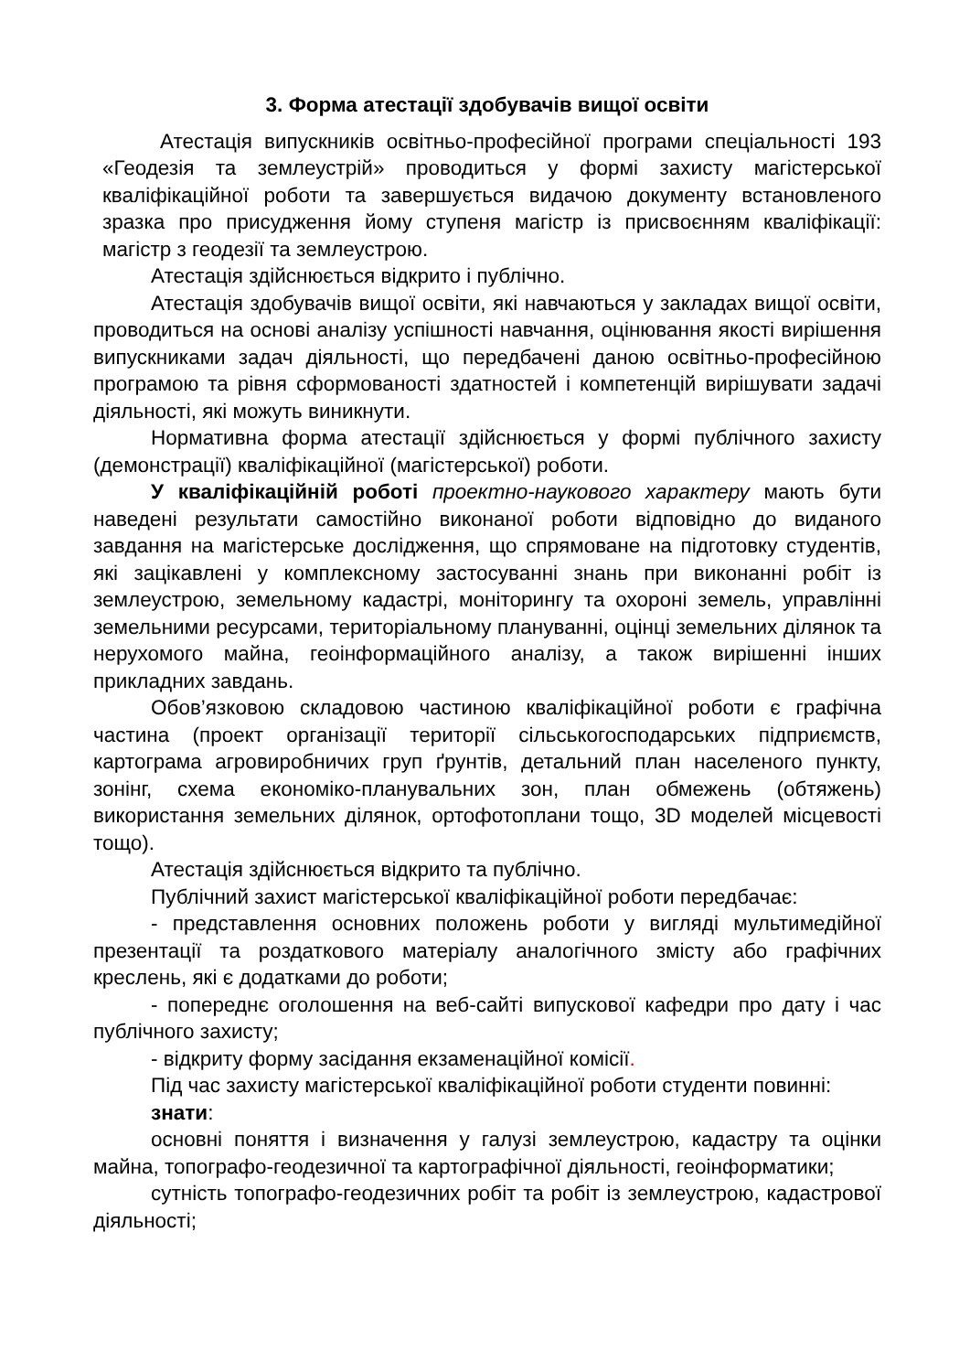3. Форма атестації здобувачів вищої освіти
Атестація випускників освітньо-професійної програми спеціальності 193 «Геодезія та землеустрій» проводиться у формі захисту магістерської кваліфікаційної роботи та завершується видачою документу встановленого зразка про присудження йому ступеня магістр із присвоєнням кваліфікації: магістр з геодезії та землеустрою.
Атестація здійснюється відкрито і публічно.
Атестація здобувачів вищої освіти, які навчаються у закладах вищої освіти, проводиться на основі аналізу успішності навчання, оцінювання якості вирішення випускниками задач діяльності, що передбачені даною освітньо-професійною програмою та рівня сформованості здатностей і компетенцій вирішувати задачі діяльності, які можуть виникнути.
Нормативна форма атестації здійснюється у формі публічного захисту (демонстрації) кваліфікаційної (магістерської) роботи.
У кваліфікаційній роботі проектно-наукового характеру мають бути наведені результати самостійно виконаної роботи відповідно до виданого завдання на магістерське дослідження, що спрямоване на підготовку студентів, які зацікавлені у комплексному застосуванні знань при виконанні робіт із землеустрою, земельному кадастрі, моніторингу та охороні земель, управлінні земельними ресурсами, територіальному плануванні, оцінці земельних ділянок та нерухомого майна, геоінформаційного аналізу, а також вирішенні інших прикладних завдань.
Обов’язковою складовою частиною кваліфікаційної роботи є графічна частина (проект організації території сільськогосподарських підприємств, картограма агровиробничих груп ґрунтів, детальний план населеного пункту, зонінг, схема економіко-планувальних зон, план обмежень (обтяжень) використання земельних ділянок, ортофотоплани тощо, 3D моделей місцевості тощо).
Атестація здійснюється відкрито та публічно.
Публічний захист магістерської кваліфікаційної роботи передбачає:
- представлення основних положень роботи у вигляді мультимедійної презентації та роздаткового матеріалу аналогічного змісту або графічних креслень, які є додатками до роботи;
- попереднє оголошення на веб-сайті випускової кафедри про дату і час публічного захисту;
- відкриту форму засідання екзаменаційної комісії.
Під час захисту магістерської кваліфікаційної роботи студенти повинні:
знати:
основні поняття і визначення у галузі землеустрою, кадастру та оцінки майна, топографо-геодезичної та картографічної діяльності, геоінформатики;
сутність топографо-геодезичних робіт та робіт із землеустрою, кадастрової діяльності;